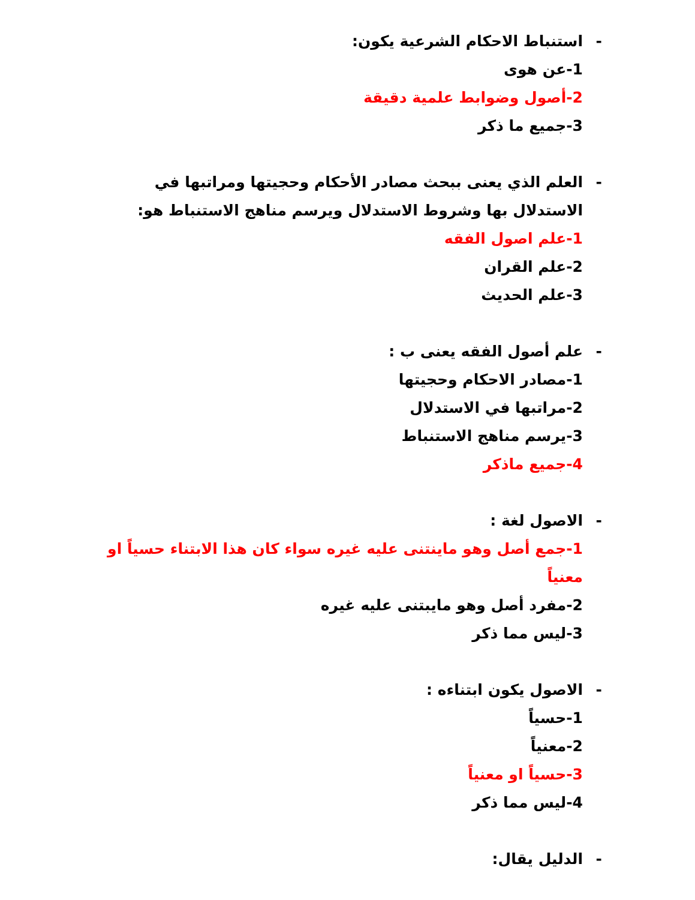- استنباط الاحكام الشرعية يكون:
1-عن هوى
2-أصول وضوابط علمية دقيقة
3-جميع ما ذكر
- العلم الذي يعنى ببحث مصادر الأحكام وحجيتها ومراتبها في الاستدلال بها وشروط الاستدلال ويرسم مناهج الاستنباط هو:
1-علم اصول الفقه
2-علم القران
3-علم الحديث
- علم أصول الفقه يعنى ب :
1-مصادر الاحكام وحجيتها
2-مراتبها في الاستدلال
3-يرسم مناهج الاستنباط
4-جميع ماذكر
- الاصول لغة :
1-جمع أصل وهو ماينتنى عليه غيره سواء كان هذا الابتناء حسياً او معنياً
2-مفرد أصل وهو مايبتنى عليه غيره
3-ليس مما ذكر
- الاصول يكون ابتناءه :
1-حسياً
2-معنياً
3-حسياً او معنياً
4-ليس مما ذكر
- الدليل يقال: